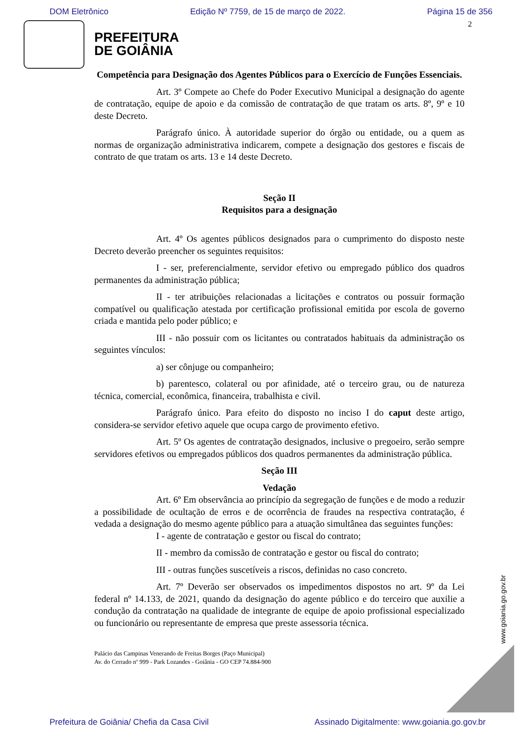DOM Eletrônico Edição Nº 7759, de 15 de março de 2022. Página 15 de 356
2
PREFEITURA
DE GOIÂNIA
Competência para Designação dos Agentes Públicos para o Exercício de Funções Essenciais.
Art. 3º Compete ao Chefe do Poder Executivo Municipal a designação do agente de contratação, equipe de apoio e da comissão de contratação de que tratam os arts. 8º, 9º e 10 deste Decreto.
Parágrafo único. À autoridade superior do órgão ou entidade, ou a quem as normas de organização administrativa indicarem, compete a designação dos gestores e fiscais de contrato de que tratam os arts. 13 e 14 deste Decreto.
Seção II
Requisitos para a designação
Art. 4º Os agentes públicos designados para o cumprimento do disposto neste Decreto deverão preencher os seguintes requisitos:
I - ser, preferencialmente, servidor efetivo ou empregado público dos quadros permanentes da administração pública;
II - ter atribuições relacionadas a licitações e contratos ou possuir formação compatível ou qualificação atestada por certificação profissional emitida por escola de governo criada e mantida pelo poder público; e
III - não possuir com os licitantes ou contratados habituais da administração os seguintes vínculos:
a) ser cônjuge ou companheiro;
b) parentesco, colateral ou por afinidade, até o terceiro grau, ou de natureza técnica, comercial, econômica, financeira, trabalhista e civil.
Parágrafo único. Para efeito do disposto no inciso I do caput deste artigo, considera-se servidor efetivo aquele que ocupa cargo de provimento efetivo.
Art. 5º Os agentes de contratação designados, inclusive o pregoeiro, serão sempre servidores efetivos ou empregados públicos dos quadros permanentes da administração pública.
Seção III
Vedação
Art. 6º Em observância ao princípio da segregação de funções e de modo a reduzir a possibilidade de ocultação de erros e de ocorrência de fraudes na respectiva contratação, é vedada a designação do mesmo agente público para a atuação simultânea das seguintes funções:
I - agente de contratação e gestor ou fiscal do contrato;
II - membro da comissão de contratação e gestor ou fiscal do contrato;
III - outras funções suscetíveis a riscos, definidas no caso concreto.
Art. 7º Deverão ser observados os impedimentos dispostos no art. 9º da Lei federal nº 14.133, de 2021, quando da designação do agente público e do terceiro que auxilie a condução da contratação na qualidade de integrante de equipe de apoio profissional especializado ou funcionário ou representante de empresa que preste assessoria técnica.
Palácio das Campinas Venerando de Freitas Borges (Paço Municipal)
Av. do Cerrado nº 999 - Park Lozandes - Goiânia - GO CEP 74.884-900
www.goiania.go.gov.br
Prefeitura de Goiânia/ Chefia da Casa Civil Assinado Digitalmente: www.goiania.go.gov.br